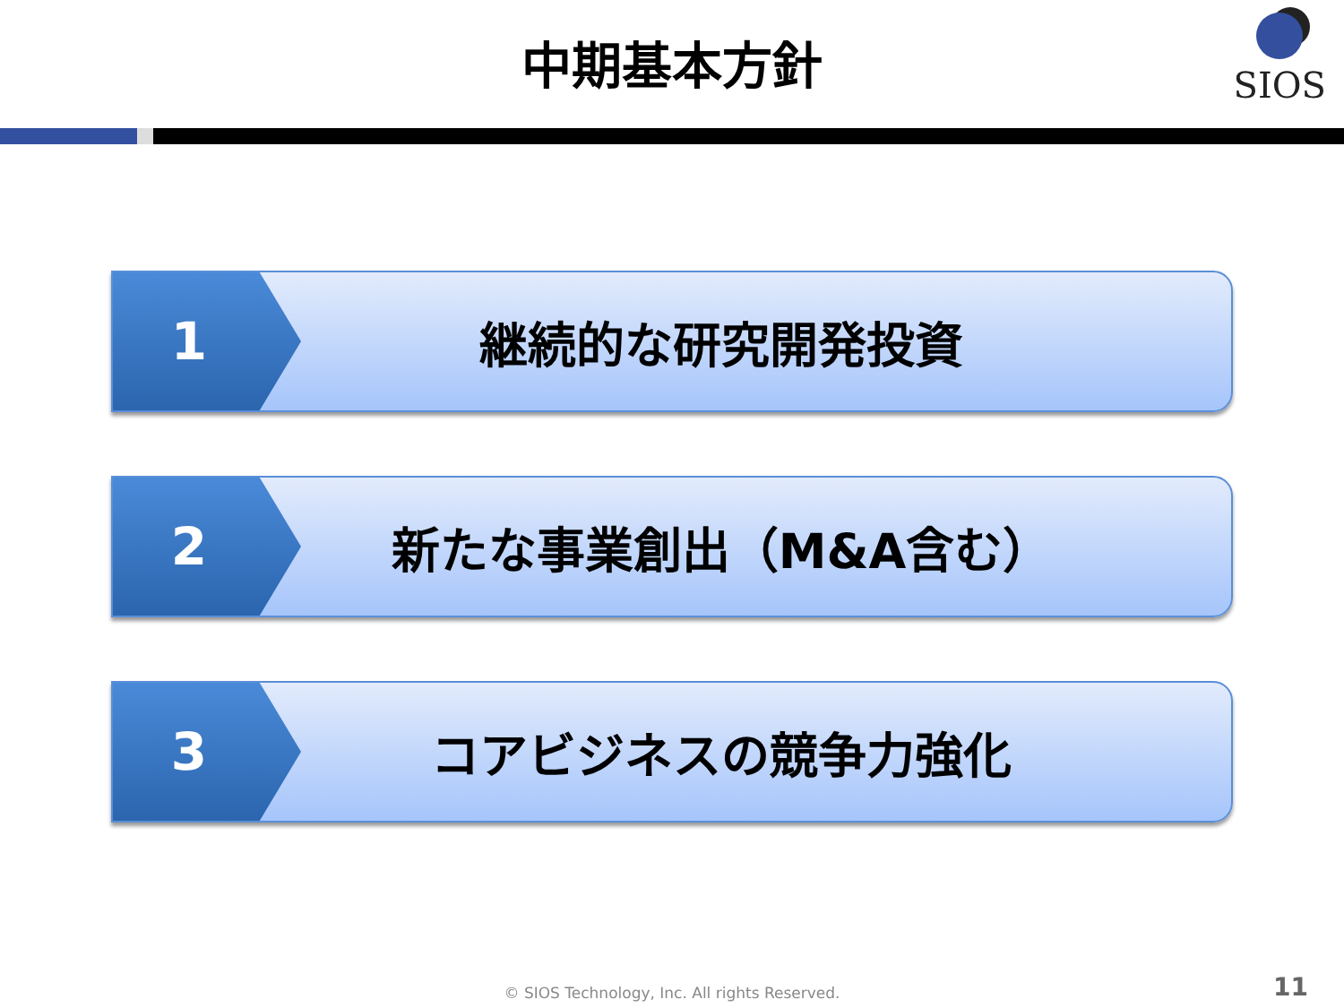中期基本方針
SIOS
1 継続的な研究開発投資
2 新たな事業創出（M&A含む）
3 コアビジネスの競争力強化
© SIOS Technology, Inc. All rights Reserved. 11